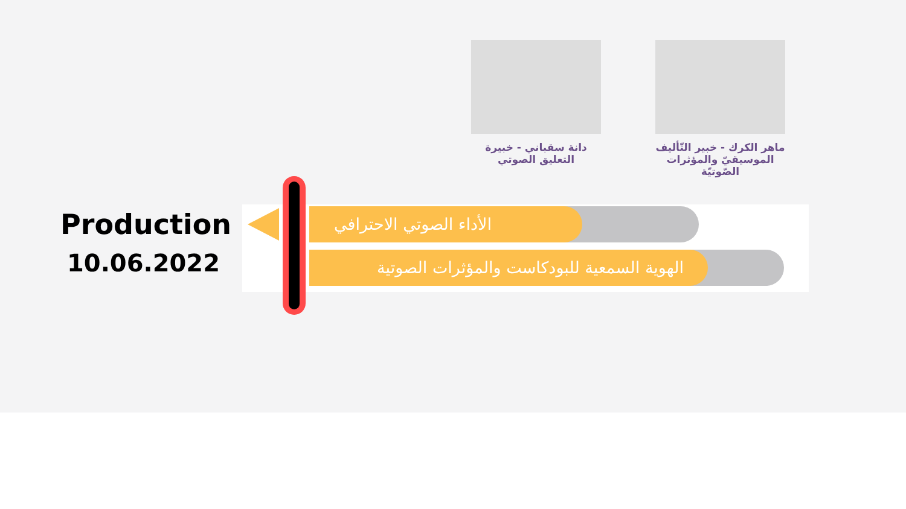دانة سقباني - خبيرة التعليق الصوتي
ماهر الكرك - خبير التّأليف الموسيقيّ والمؤثرات الصّوتيّة
Production
10.06.2022
الأداء الصوتي الاحترافي
الهوية السمعية للبودكاست والمؤثرات الصوتية